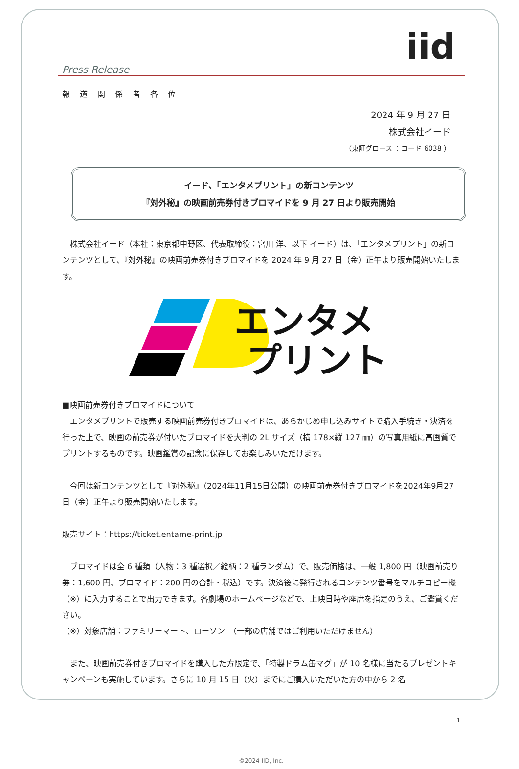iid
Press Release
報道関係者各位
2024 年 9 月 27 日
株式会社イード
（東証グロース ：コード 6038 ）
イード、「エンタメプリント」の新コンテンツ
『対外秘』の映画前売券付きブロマイドを 9 月 27 日より販売開始
株式会社イード（本社：東京都中野区、代表取締役：宮川 洋、以下 イード）は、「エンタメプリント」の新コンテンツとして、『対外秘』の映画前売券付きブロマイドを 2024 年 9 月 27 日（金）正午より販売開始いたします。
エンタメ
プリント
■映画前売券付きブロマイドについて
エンタメプリントで販売する映画前売券付きブロマイドは、あらかじめ申し込みサイトで購入手続き・決済を行った上で、映画の前売券が付いたブロマイドを大判の 2L サイズ（横 178×縦 127 ㎜）の写真用紙に高画質でプリントするものです。映画鑑賞の記念に保存してお楽しみいただけます。
今回は新コンテンツとして『対外秘』（2024年11月15日公開）の映画前売券付きブロマイドを2024年9月27日（金）正午より販売開始いたします。
販売サイト：https://ticket.entame-print.jp
ブロマイドは全 6 種類（人物：3 種選択／絵柄：2 種ランダム）で、販売価格は、一般 1,800 円（映画前売り券：1,600 円、ブロマイド：200 円の合計・税込）です。決済後に発行されるコンテンツ番号をマルチコピー機（※）に入力することで出力できます。各劇場のホームページなどで、上映日時や座席を指定のうえ、ご鑑賞ください。
（※）対象店舗：ファミリーマート、ローソン　（一部の店舗ではご利用いただけません）
また、映画前売券付きブロマイドを購入した方限定で、「特製ドラム缶マグ」が 10 名様に当たるプレゼントキャンペーンも実施しています。さらに 10 月 15 日（火）までにご購入いただいた方の中から 2 名
1
©2024 IID, Inc.